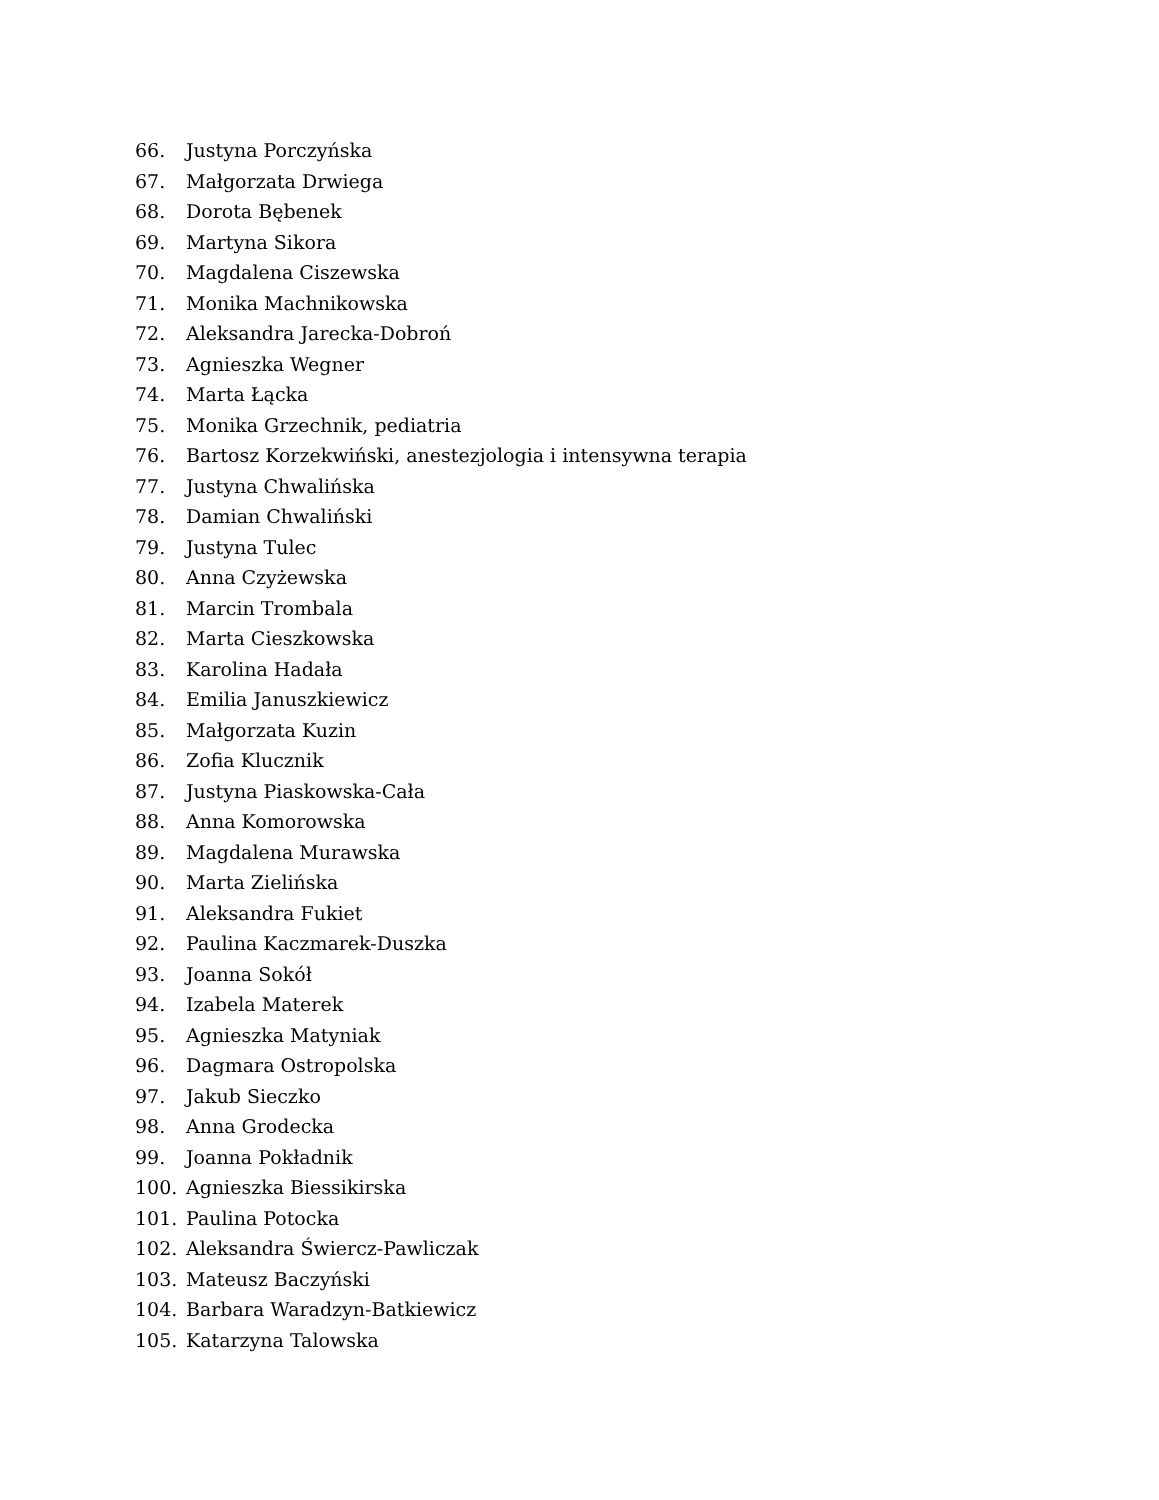66. Justyna Porczyńska
67. Małgorzata Drwiega
68. Dorota Bębenek
69. Martyna Sikora
70. Magdalena Ciszewska
71. Monika Machnikowska
72. Aleksandra Jarecka-Dobroń
73. Agnieszka Wegner
74. Marta Łącka
75. Monika Grzechnik, pediatria
76. Bartosz Korzekwiński, anestezjologia i intensywna terapia
77. Justyna Chwalińska
78. Damian Chwaliński
79. Justyna Tulec
80. Anna Czyżewska
81. Marcin Trombala
82. Marta Cieszkowska
83. Karolina Hadała
84. Emilia Januszkiewicz
85. Małgorzata Kuzin
86. Zofia Klucznik
87. Justyna Piaskowska-Cała
88. Anna Komorowska
89. Magdalena Murawska
90. Marta Zielińska
91. Aleksandra Fukiet
92. Paulina Kaczmarek-Duszka
93. Joanna Sokół
94. Izabela Materek
95. Agnieszka Matyniak
96. Dagmara Ostropolska
97. Jakub Sieczko
98. Anna Grodecka
99. Joanna Pokładnik
100. Agnieszka Biessikirska
101. Paulina Potocka
102. Aleksandra Świercz-Pawliczak
103. Mateusz Baczyński
104. Barbara Waradzyn-Batkiewicz
105. Katarzyna Talowska